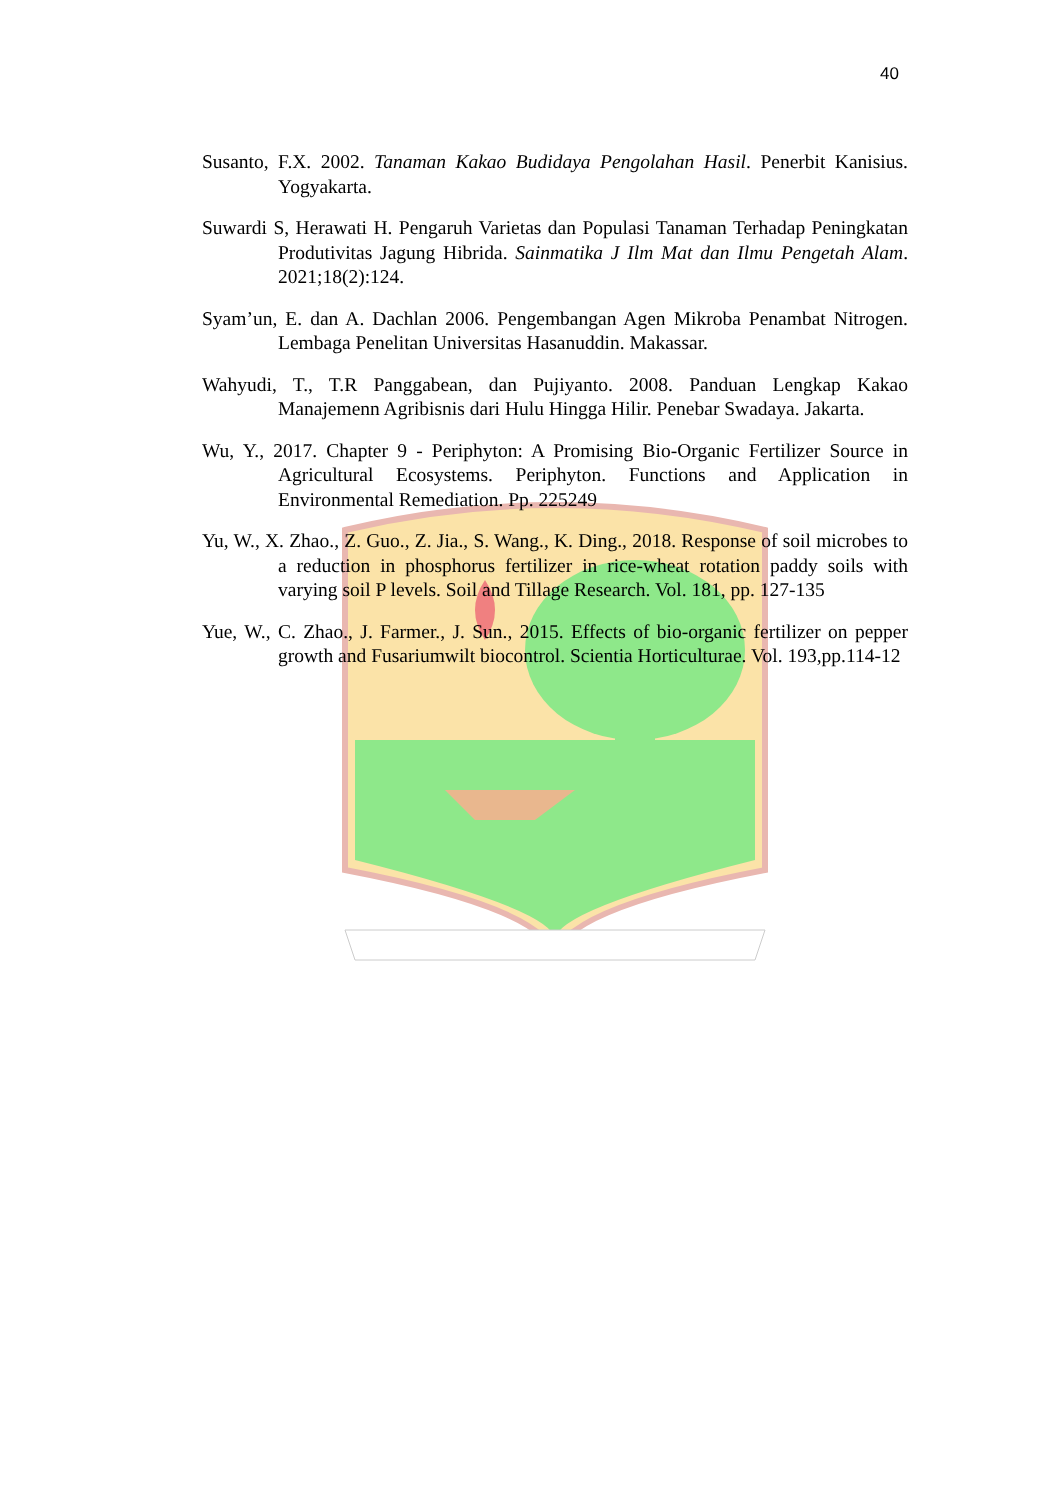40
Susanto, F.X. 2002. Tanaman Kakao Budidaya Pengolahan Hasil. Penerbit Kanisius. Yogyakarta.
Suwardi S, Herawati H. Pengaruh Varietas dan Populasi Tanaman Terhadap Peningkatan Produtivitas Jagung Hibrida. Sainmatika J Ilm Mat dan Ilmu Pengetah Alam. 2021;18(2):124.
Syam’un, E. dan A. Dachlan 2006. Pengembangan Agen Mikroba Penambat Nitrogen. Lembaga Penelitan Universitas Hasanuddin. Makassar.
Wahyudi, T., T.R Panggabean, dan Pujiyanto. 2008. Panduan Lengkap Kakao Manajemenn Agribisnis dari Hulu Hingga Hilir. Penebar Swadaya. Jakarta.
Wu, Y., 2017. Chapter 9 - Periphyton: A Promising Bio-Organic Fertilizer Source in Agricultural Ecosystems. Periphyton. Functions and Application in Environmental Remediation. Pp. 225249
Yu, W., X. Zhao., Z. Guo., Z. Jia., S. Wang., K. Ding., 2018. Response of soil microbes to a reduction in phosphorus fertilizer in rice-wheat rotation paddy soils with varying soil P levels. Soil and Tillage Research. Vol. 181, pp. 127-135
Yue, W., C. Zhao., J. Farmer., J. Sun., 2015. Effects of bio-organic fertilizer on pepper growth and Fusariumwilt biocontrol. Scientia Horticulturae. Vol. 193,pp.114-12